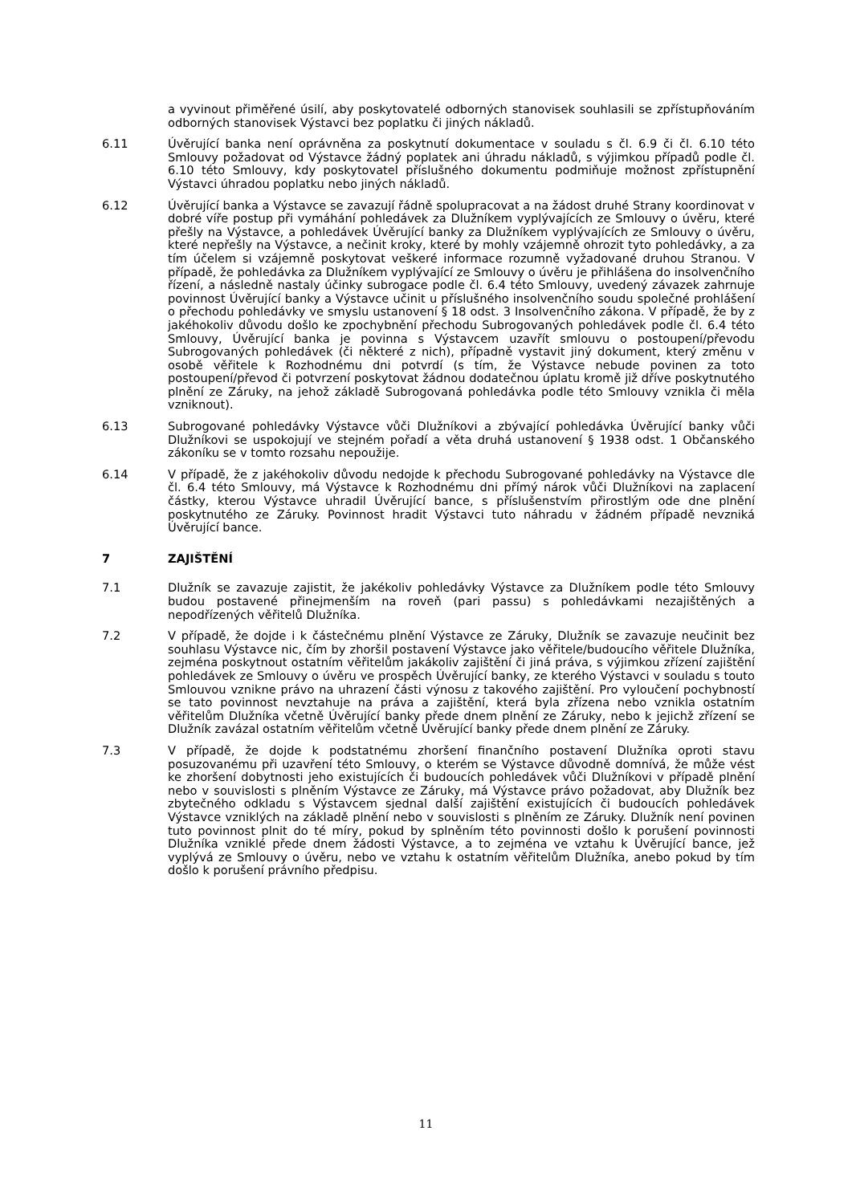a vyvinout přiměřené úsilí, aby poskytovatelé odborných stanovisek souhlasili se zpřístupňováním odborných stanovisek Výstavci bez poplatku či jiných nákladů.
6.11 Úvěrující banka není oprávněna za poskytnutí dokumentace v souladu s čl. 6.9 či čl. 6.10 této Smlouvy požadovat od Výstavce žádný poplatek ani úhradu nákladů, s výjimkou případů podle čl. 6.10 této Smlouvy, kdy poskytovatel příslušného dokumentu podmiňuje možnost zpřístupnění Výstavci úhradou poplatku nebo jiných nákladů.
6.12 Úvěrující banka a Výstavce se zavazují řádně spolupracovat a na žádost druhé Strany koordinovat v dobré víře postup při vymáhání pohledávek za Dlužníkem vyplývajících ze Smlouvy o úvěru, které přešly na Výstavce, a pohledávek Úvěrující banky za Dlužníkem vyplývajících ze Smlouvy o úvěru, které nepřešly na Výstavce, a nečinit kroky, které by mohly vzájemně ohrozit tyto pohledávky, a za tím účelem si vzájemně poskytovat veškeré informace rozumně vyžadované druhou Stranou. V případě, že pohledávka za Dlužníkem vyplývající ze Smlouvy o úvěru je přihlášena do insolvenčního řízení, a následně nastaly účinky subrogace podle čl. 6.4 této Smlouvy, uvedený závazek zahrnuje povinnost Úvěrující banky a Výstavce učinit u příslušného insolvenčního soudu společné prohlášení o přechodu pohledávky ve smyslu ustanovení § 18 odst. 3 Insolvenčního zákona. V případě, že by z jakéhokoliv důvodu došlo ke zpochybnění přechodu Subrogovaných pohledávek podle čl. 6.4 této Smlouvy, Úvěrující banka je povinna s Výstavcem uzavřít smlouvu o postoupení/převodu Subrogovaných pohledávek (či některé z nich), případně vystavit jiný dokument, který změnu v osobě věřitele k Rozhodnému dni potvrdí (s tím, že Výstavce nebude povinen za toto postoupení/převod či potvrzení poskytovat žádnou dodatečnou úplatu kromě již dříve poskytnutého plnění ze Záruky, na jehož základě Subrogovaná pohledávka podle této Smlouvy vznikla či měla vzniknout).
6.13 Subrogované pohledávky Výstavce vůči Dlužníkovi a zbývající pohledávka Úvěrující banky vůči Dlužníkovi se uspokojují ve stejném pořadí a věta druhá ustanovení § 1938 odst. 1 Občanského zákoníku se v tomto rozsahu nepoužije.
6.14 V případě, že z jakéhokoliv důvodu nedojde k přechodu Subrogované pohledávky na Výstavce dle čl. 6.4 této Smlouvy, má Výstavce k Rozhodnému dni přímý nárok vůči Dlužníkovi na zaplacení částky, kterou Výstavce uhradil Úvěrující bance, s příslušenstvím přirostlým ode dne plnění poskytnutého ze Záruky. Povinnost hradit Výstavci tuto náhradu v žádném případě nevzniká Úvěrující bance.
7 ZAJIŠTĚNÍ
7.1 Dlužník se zavazuje zajistit, že jakékoliv pohledávky Výstavce za Dlužníkem podle této Smlouvy budou postavené přinejmenším na roveň (pari passu) s pohledávkami nezajištěných a nepodřízených věřitelů Dlužníka.
7.2 V případě, že dojde i k částečnému plnění Výstavce ze Záruky, Dlužník se zavazuje neučinit bez souhlasu Výstavce nic, čím by zhoršil postavení Výstavce jako věřitele/budoucího věřitele Dlužníka, zejména poskytnout ostatním věřitelům jakákoliv zajištění či jiná práva, s výjimkou zřízení zajištění pohledávek ze Smlouvy o úvěru ve prospěch Úvěrující banky, ze kterého Výstavci v souladu s touto Smlouvou vznikne právo na uhrazení části výnosu z takového zajištění. Pro vyloučení pochybností se tato povinnost nevztahuje na práva a zajištění, která byla zřízena nebo vznikla ostatním věřitelům Dlužníka včetně Úvěrující banky přede dnem plnění ze Záruky, nebo k jejichž zřízení se Dlužník zavázal ostatním věřitelům včetně Úvěrující banky přede dnem plnění ze Záruky.
7.3 V případě, že dojde k podstatnému zhoršení finančního postavení Dlužníka oproti stavu posuzovanému při uzavření této Smlouvy, o kterém se Výstavce důvodně domnívá, že může vést ke zhoršení dobytnosti jeho existujících či budoucích pohledávek vůči Dlužníkovi v případě plnění nebo v souvislosti s plněním Výstavce ze Záruky, má Výstavce právo požadovat, aby Dlužník bez zbytečného odkladu s Výstavcem sjednal další zajištění existujících či budoucích pohledávek Výstavce vzniklých na základě plnění nebo v souvislosti s plněním ze Záruky. Dlužník není povinen tuto povinnost plnit do té míry, pokud by splněním této povinnosti došlo k porušení povinnosti Dlužníka vzniklé přede dnem žádosti Výstavce, a to zejména ve vztahu k Úvěrující bance, jež vyplývá ze Smlouvy o úvěru, nebo ve vztahu k ostatním věřitelům Dlužníka, anebo pokud by tím došlo k porušení právního předpisu.
11